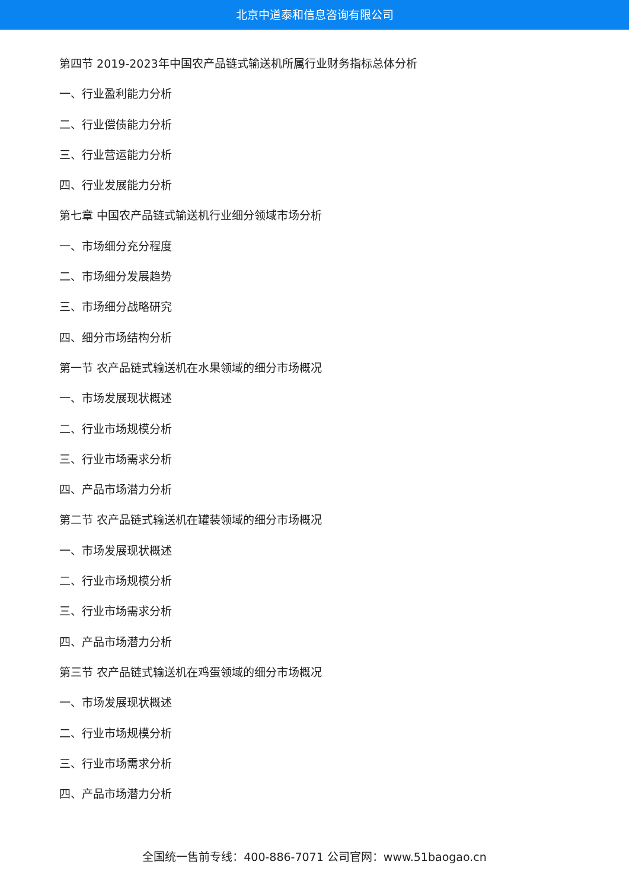北京中道泰和信息咨询有限公司
第四节 2019-2023年中国农产品链式输送机所属行业财务指标总体分析
一、行业盈利能力分析
二、行业偿债能力分析
三、行业营运能力分析
四、行业发展能力分析
第七章 中国农产品链式输送机行业细分领域市场分析
一、市场细分充分程度
二、市场细分发展趋势
三、市场细分战略研究
四、细分市场结构分析
第一节 农产品链式输送机在水果领域的细分市场概况
一、市场发展现状概述
二、行业市场规模分析
三、行业市场需求分析
四、产品市场潜力分析
第二节 农产品链式输送机在罐装领域的细分市场概况
一、市场发展现状概述
二、行业市场规模分析
三、行业市场需求分析
四、产品市场潜力分析
第三节 农产品链式输送机在鸡蛋领域的细分市场概况
一、市场发展现状概述
二、行业市场规模分析
三、行业市场需求分析
四、产品市场潜力分析
全国统一售前专线：400-886-7071 公司官网：www.51baogao.cn